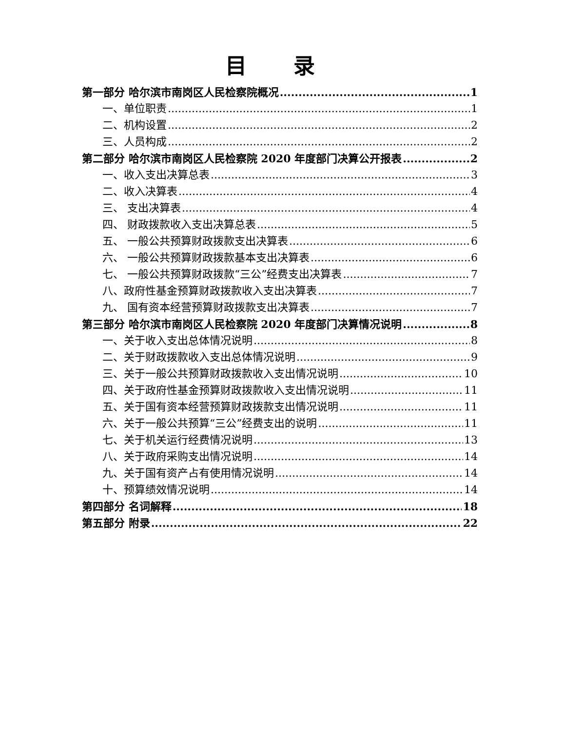目 录
第一部分 哈尔滨市南岗区人民检察院概况 1
一、单位职责 1
二、机构设置 2
三、人员构成 2
第二部分 哈尔滨市南岗区人民检察院 2020 年度部门决算公开报表 2
一、收入支出决算总表 3
二、收入决算表 4
三、 支出决算表 4
四、 财政拨款收入支出决算总表 5
五、 一般公共预算财政拨款支出决算表 6
六、 一般公共预算财政拨款基本支出决算表 6
七、 一般公共预算财政拨款“三公”经费支出决算表 7
八、政府性基金预算财政拨款收入支出决算表 7
九、 国有资本经营预算财政拨款支出决算表 7
第三部分 哈尔滨市南岗区人民检察院 2020 年度部门决算情况说明 8
一、关于收入支出总体情况说明 8
二、关于财政拨款收入支出总体情况说明 9
三、关于一般公共预算财政拨款收入支出情况说明 10
四、关于政府性基金预算财政拨款收入支出情况说明 11
五、关于国有资本经营预算财政拨款支出情况说明 11
六、关于一般公共预算“三公”经费支出的说明 11
七、关于机关运行经费情况说明 13
八、关于政府采购支出情况说明 14
九、关于国有资产占有使用情况说明 14
十、预算绩效情况说明 14
第四部分 名词解释 18
第五部分 附录 22